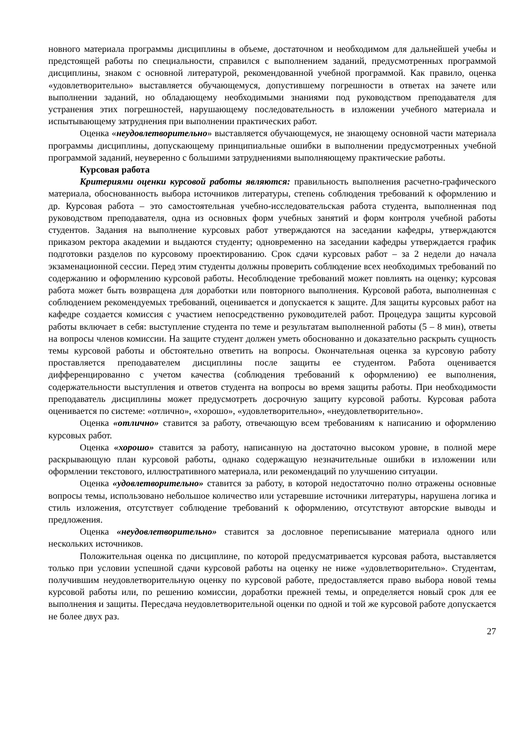новного материала программы дисциплины в объеме, достаточном и необходимом для дальнейшей учебы и предстоящей работы по специальности, справился с выполнением заданий, предусмотренных программой дисциплины, знаком с основной литературой, рекомендованной учебной программой. Как правило, оценка «удовлетворительно» выставляется обучающемуся, допустившему погрешности в ответах на зачете или выполнении заданий, но обладающему необходимыми знаниями под руководством преподавателя для устранения этих погрешностей, нарушающему последовательность в изложении учебного материала и испытывающему затруднения при выполнении практических работ.
Оценка «неудовлетворительно» выставляется обучающемуся, не знающему основной части материала программы дисциплины, допускающему принципиальные ошибки в выполнении предусмотренных учебной программой заданий, неуверенно с большими затруднениями выполняющему практические работы.
Курсовая работа
Критериями оценки курсовой работы являются: правильность выполнения расчетно-графического материала, обоснованность выбора источников литературы, степень соблюдения требований к оформлению и др. Курсовая работа – это самостоятельная учебно-исследовательская работа студента, выполненная под руководством преподавателя, одна из основных форм учебных занятий и форм контроля учебной работы студентов. Задания на выполнение курсовых работ утверждаются на заседании кафедры, утверждаются приказом ректора академии и выдаются студенту; одновременно на заседании кафедры утверждается график подготовки разделов по курсовому проектированию. Срок сдачи курсовых работ – за 2 недели до начала экзаменационной сессии. Перед этим студенты должны проверить соблюдение всех необходимых требований по содержанию и оформлению курсовой работы. Несоблюдение требований может повлиять на оценку; курсовая работа может быть возвращена для доработки или повторного выполнения. Курсовой работа, выполненная с соблюдением рекомендуемых требований, оценивается и допускается к защите. Для защиты курсовых работ на кафедре создается комиссия с участием непосредственно руководителей работ. Процедура защиты курсовой работы включает в себя: выступление студента по теме и результатам выполненной работы (5 – 8 мин), ответы на вопросы членов комиссии. На защите студент должен уметь обоснованно и доказательно раскрыть сущность темы курсовой работы и обстоятельно ответить на вопросы. Окончательная оценка за курсовую работу проставляется преподавателем дисциплины после защиты ее студентом. Работа оценивается дифференцированно с учетом качества (соблюдения требований к оформлению) ее выполнения, содержательности выступления и ответов студента на вопросы во время защиты работы. При необходимости преподаватель дисциплины может предусмотреть досрочную защиту курсовой работы. Курсовая работа оценивается по системе: «отлично», «хорошо», «удовлетворительно», «неудовлетворительно».
Оценка «отлично» ставится за работу, отвечающую всем требованиям к написанию и оформлению курсовых работ.
Оценка «хорошо» ставится за работу, написанную на достаточно высоком уровне, в полной мере раскрывающую план курсовой работы, однако содержащую незначительные ошибки в изложении или оформлении текстового, иллюстративного материала, или рекомендаций по улучшению ситуации.
Оценка «удовлетворительно» ставится за работу, в которой недостаточно полно отражены основные вопросы темы, использовано небольшое количество или устаревшие источники литературы, нарушена логика и стиль изложения, отсутствует соблюдение требований к оформлению, отсутствуют авторские выводы и предложения.
Оценка «неудовлетворительно» ставится за дословное переписывание материала одного или нескольких источников.
Положительная оценка по дисциплине, по которой предусматривается курсовая работа, выставляется только при условии успешной сдачи курсовой работы на оценку не ниже «удовлетворительно». Студентам, получившим неудовлетворительную оценку по курсовой работе, предоставляется право выбора новой темы курсовой работы или, по решению комиссии, доработки прежней темы, и определяется новый срок для ее выполнения и защиты. Пересдача неудовлетворительной оценки по одной и той же курсовой работе допускается не более двух раз.
27